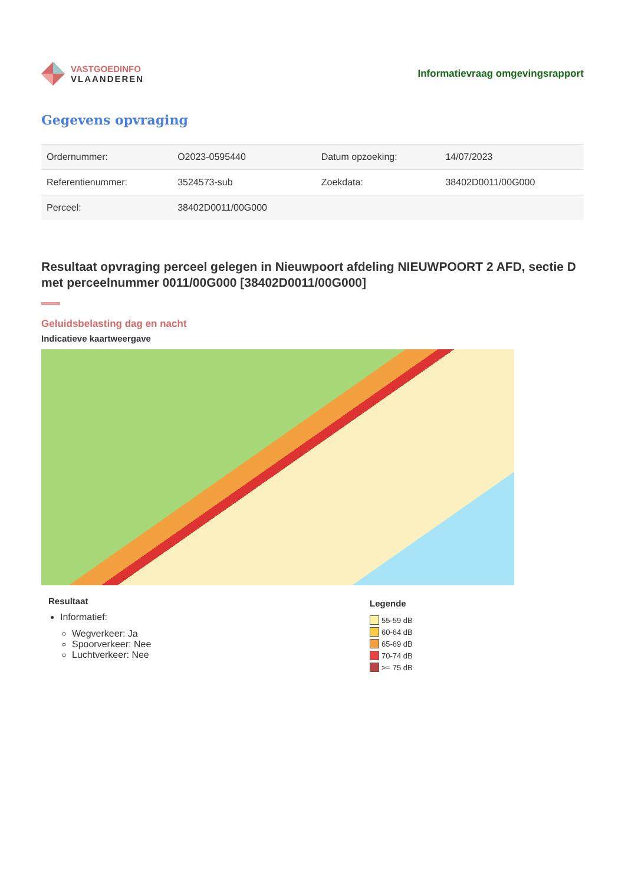VASTGOEDINFO
VLAANDEREN
Informatievraag omgevingsrapport
Gegevens opvraging
| Ordernummer: | O2023-0595440 | Datum opzoeking: | 14/07/2023 |
| Referentienummer: | 3524573-sub | Zoekdata: | 38402D0011/00G000 |
| Perceel: | 38402D0011/00G000 | | |
Resultaat opvraging perceel gelegen in Nieuwpoort afdeling NIEUWPOORT 2 AFD, sectie D met perceelnummer 0011/00G000 [38402D0011/00G000]
Geluidsbelasting dag en nacht
Indicatieve kaartweergave
Resultaat
Informatief:
Wegverkeer: Ja
Spoorverkeer: Nee
Luchtverkeer: Nee
Legende
55-59 dB
60-64 dB
65-69 dB
70-74 dB
>= 75 dB